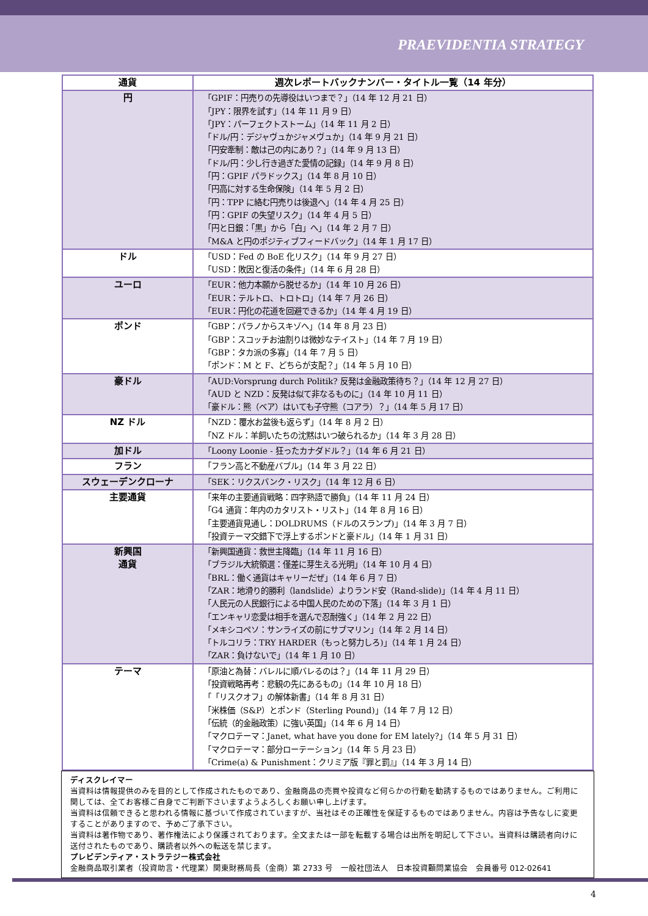PRAEVIDENTIA STRATEGY
| 通貨 | 週次レポートバックナンバー・タイトル一覧（14 年分） |
| --- | --- |
| 円 | 「GPIF：円売りの先導役はいつまで？」（14 年 12 月 21 日） 「JPY：限界を試す」（14 年 11 月 9 日） 「JPY：パーフェクトストーム」（14 年 11 月 2 日） 「ドル/円：デジャヴュかジャメヴュか」（14 年 9 月 21 日） 「円安牽制：敵は己の内にあり？」（14 年 9 月 13 日） 「ドル/円：少し行き過ぎた愛情の記録」（14 年 9 月 8 日） 「円：GPIF パラドックス」（14 年 8 月 10 日） 「円高に対する生命保険」（14 年 5 月 2 日） 「円：TPP に絡む円売りは後退へ」（14 年 4 月 25 日） 「円：GPIF の失望リスク」（14 年 4 月 5 日） 「円と日銀：「黒」から「白」へ」（14 年 2 月 7 日） 「M&A と円のポジティブフィードバック」（14 年 1 月 17 日） |
| ドル | 「USD：Fed の BoE 化リスク」（14 年 9 月 27 日） 「USD：敗因と復活の条件」（14 年 6 月 28 日） |
| ユーロ | 「EUR：他力本願から脱せるか」（14 年 10 月 26 日） 「EUR：テルトロ、トロトロ」（14 年 7 月 26 日） 「EUR：円化の花道を回避できるか」（14 年 4 月 19 日） |
| ポンド | 「GBP：パラノからスキゾへ」（14 年 8 月 23 日） 「GBP：スコッチお油割りは微妙なテイスト」（14 年 7 月 19 日） 「GBP：タカ派の多寡」（14 年 7 月 5 日） 「ポンド：M と F、どちらが支配？」（14 年 5 月 10 日） |
| 豪ドル | 「AUD:Vorsprung durch Politik? 反発は金融政策待ち？」（14 年 12 月 27 日） 「AUD と NZD：反発は似て非なるものに」（14 年 10 月 11 日） 「豪ドル：熊（ベア）はいても子守熊（コアラ）？」（14 年 5 月 17 日） |
| NZ ドル | 「NZD：覆水お盆後も返らず」（14 年 8 月 2 日） 「NZ ドル：羊飼いたちの沈黙はいつ破られるか」（14 年 3 月 28 日） |
| 加ドル | 「Loony Loonie - 狂ったカナダドル？」（14 年 6 月 21 日） |
| フラン | 「フラン高と不動産バブル」（14 年 3 月 22 日） |
| スウェーデンクローナ | 「SEK：リクスバンク・リスク」（14 年 12 月 6 日） |
| 主要通貨 | 「来年の主要通貨戦略：四字熟語で勝負」（14 年 11 月 24 日） 「G4 通貨：年内のカタリスト・リスト」（14 年 8 月 16 日） 「主要通貨見通し：DOLDRUMS（ドルのスランプ)」（14 年 3 月 7 日） 「投資テーマ交錯下で浮上するポンドと豪ドル」（14 年 1 月 31 日） |
| 新興国 通貨 | 「新興国通貨：救世主降臨」（14 年 11 月 16 日） 「ブラジル大統領選：僅差に芽生える光明」（14 年 10 月 4 日） 「BRL：働く通貨はキャリーだぜ」（14 年 6 月 7 日） 「ZAR：地滑り的勝利（landslide）よりランド安（Rand-slide)」（14 年 4 月 11 日） 「人民元の人民銀行による中国人民のための下落」（14 年 3 月 1 日） 「エンキャリ恋愛は相手を選んで忍耐強く」（14 年 2 月 22 日） 「メキシコペソ：サンライズの前にサブマリン」（14 年 2 月 14 日） 「トルコリラ：TRY HARDER（もっと努力しろ)」（14 年 1 月 24 日） 「ZAR：負けないで」（14 年 1 月 10 日） |
| テーマ | 「原油と為替：バレルに順バレるのは？」（14 年 11 月 29 日） 「投資戦略再考：悲観の先にあるもの」（14 年 10 月 18 日） 「「リスクオフ」の解体新書」（14 年 8 月 31 日） 「米株価（S&P）とポンド（Sterling Pound)」（14 年 7 月 12 日） 「伝統（的金融政策）に強い英国」（14 年 6 月 14 日） 「マクロテーマ：Janet, what have you done for EM lately?」（14 年 5 月 31 日） 「マクロテーマ：部分ローテーション」（14 年 5 月 23 日） 「Crime(a) & Punishment：クリミア版『罪と罰』」（14 年 3 月 14 日） |
ディスクレイマー
当資料は情報提供のみを目的として作成されたものであり、金融商品の売買や投資など何らかの行動を勧誘するものではありません。ご利用に関しては、全てお客様ご自身でご判断下さいますようよろしくお願い申し上げます。
当資料は信頼できると思われる情報に基づいて作成されていますが、当社はその正確性を保証するものではありません。内容は予告なしに変更することがありますので、予めご了承下さい。
当資料は著作物であり、著作権法により保護されております。全文または一部を転載する場合は出所を明記して下さい。当資料は購読者向けに送付されたものであり、購読者以外への転送を禁じます。
プレビデンティア・ストラテジー株式会社
金融商品取引業者（投資助言・代理業）関東財務局長（金商）第 2733 号　一般社団法人　日本投資顧問業協会　会員番号 012-02641
4